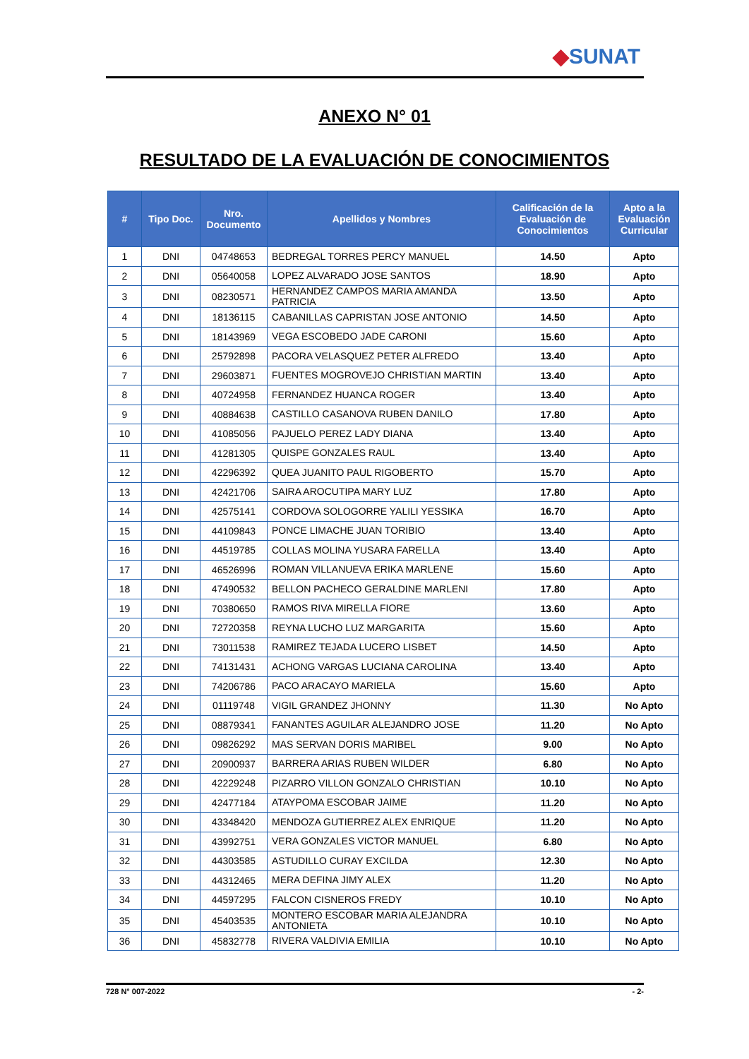◆SUNAT
ANEXO N° 01
RESULTADO DE LA EVALUACIÓN DE CONOCIMIENTOS
| # | Tipo Doc. | Nro. Documento | Apellidos y Nombres | Calificación de la Evaluación de Conocimientos | Apto a la Evaluación Curricular |
| --- | --- | --- | --- | --- | --- |
| 1 | DNI | 04748653 | BEDREGAL TORRES PERCY MANUEL | 14.50 | Apto |
| 2 | DNI | 05640058 | LOPEZ ALVARADO JOSE SANTOS | 18.90 | Apto |
| 3 | DNI | 08230571 | HERNANDEZ CAMPOS MARIA AMANDA PATRICIA | 13.50 | Apto |
| 4 | DNI | 18136115 | CABANILLAS CAPRISTAN JOSE ANTONIO | 14.50 | Apto |
| 5 | DNI | 18143969 | VEGA ESCOBEDO JADE CARONI | 15.60 | Apto |
| 6 | DNI | 25792898 | PACORA VELASQUEZ PETER ALFREDO | 13.40 | Apto |
| 7 | DNI | 29603871 | FUENTES MOGROVEJO CHRISTIAN MARTIN | 13.40 | Apto |
| 8 | DNI | 40724958 | FERNANDEZ HUANCA ROGER | 13.40 | Apto |
| 9 | DNI | 40884638 | CASTILLO CASANOVA RUBEN DANILO | 17.80 | Apto |
| 10 | DNI | 41085056 | PAJUELO PEREZ LADY DIANA | 13.40 | Apto |
| 11 | DNI | 41281305 | QUISPE GONZALES RAUL | 13.40 | Apto |
| 12 | DNI | 42296392 | QUEA JUANITO PAUL RIGOBERTO | 15.70 | Apto |
| 13 | DNI | 42421706 | SAIRA AROCUTIPA MARY LUZ | 17.80 | Apto |
| 14 | DNI | 42575141 | CORDOVA SOLOGORRE YALILI YESSIKA | 16.70 | Apto |
| 15 | DNI | 44109843 | PONCE LIMACHE JUAN TORIBIO | 13.40 | Apto |
| 16 | DNI | 44519785 | COLLAS MOLINA YUSARA FARELLA | 13.40 | Apto |
| 17 | DNI | 46526996 | ROMAN VILLANUEVA ERIKA MARLENE | 15.60 | Apto |
| 18 | DNI | 47490532 | BELLON PACHECO GERALDINE MARLENI | 17.80 | Apto |
| 19 | DNI | 70380650 | RAMOS RIVA MIRELLA FIORE | 13.60 | Apto |
| 20 | DNI | 72720358 | REYNA LUCHO LUZ MARGARITA | 15.60 | Apto |
| 21 | DNI | 73011538 | RAMIREZ TEJADA LUCERO LISBET | 14.50 | Apto |
| 22 | DNI | 74131431 | ACHONG VARGAS LUCIANA CAROLINA | 13.40 | Apto |
| 23 | DNI | 74206786 | PACO ARACAYO MARIELA | 15.60 | Apto |
| 24 | DNI | 01119748 | VIGIL GRANDEZ JHONNY | 11.30 | No Apto |
| 25 | DNI | 08879341 | FANANTES AGUILAR ALEJANDRO JOSE | 11.20 | No Apto |
| 26 | DNI | 09826292 | MAS SERVAN DORIS MARIBEL | 9.00 | No Apto |
| 27 | DNI | 20900937 | BARRERA ARIAS RUBEN WILDER | 6.80 | No Apto |
| 28 | DNI | 42229248 | PIZARRO VILLON GONZALO CHRISTIAN | 10.10 | No Apto |
| 29 | DNI | 42477184 | ATAYPOMA ESCOBAR JAIME | 11.20 | No Apto |
| 30 | DNI | 43348420 | MENDOZA GUTIERREZ ALEX ENRIQUE | 11.20 | No Apto |
| 31 | DNI | 43992751 | VERA GONZALES VICTOR MANUEL | 6.80 | No Apto |
| 32 | DNI | 44303585 | ASTUDILLO CURAY EXCILDA | 12.30 | No Apto |
| 33 | DNI | 44312465 | MERA DEFINA JIMY ALEX | 11.20 | No Apto |
| 34 | DNI | 44597295 | FALCON CISNEROS FREDY | 10.10 | No Apto |
| 35 | DNI | 45403535 | MONTERO ESCOBAR MARIA ALEJANDRA ANTONIETA | 10.10 | No Apto |
| 36 | DNI | 45832778 | RIVERA VALDIVIA EMILIA | 10.10 | No Apto |
728 N° 007-2022 - 2-